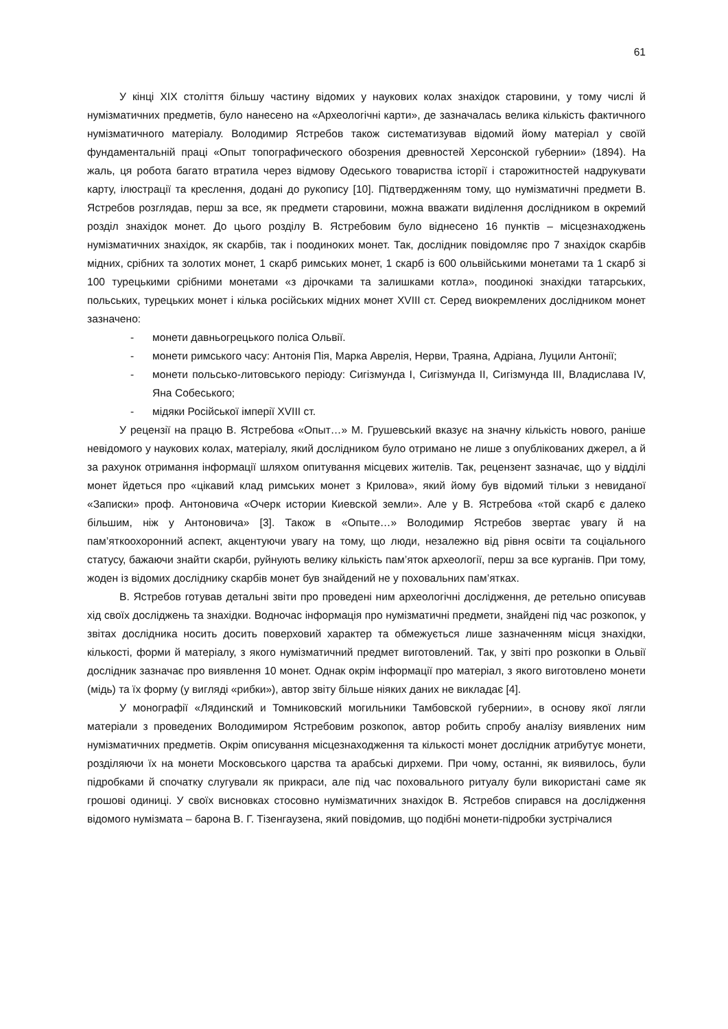61
У кінці XIX століття більшу частину відомих у наукових колах знахідок старовини, у тому числі й нумізматичних предметів, було нанесено на «Археологічні карти», де зазначалась велика кількість фактичного нумізматичного матеріалу. Володимир Ястребов також систематизував відомий йому матеріал у своїй фундаментальній праці «Опыт топографического обозрения древностей Херсонской губернии» (1894). На жаль, ця робота багато втратила через відмову Одеського товариства історії і старожитностей надрукувати карту, ілюстрації та креслення, додані до рукопису [10]. Підтвердженням тому, що нумізматичні предмети В. Ястребов розглядав, перш за все, як предмети старовини, можна вважати виділення дослідником в окремий розділ знахідок монет. До цього розділу В. Ястребовим було віднесено 16 пунктів – місцезнаходжень нумізматичних знахідок, як скарбів, так і поодиноких монет. Так, дослідник повідомляє про 7 знахідок скарбів мідних, срібних та золотих монет, 1 скарб римських монет, 1 скарб із 600 ольвійськими монетами та 1 скарб зі 100 турецькими срібними монетами «з дірочками та залишками котла», поодинокі знахідки татарських, польських, турецьких монет і кілька російських мідних монет XVIII ст. Серед виокремлених дослідником монет зазначено:
- монети давньогрецького поліса Ольвії.
- монети римського часу: Антонія Пія, Марка Аврелія, Нерви, Траяна, Адріана, Луцили Антонії;
- монети польсько-литовського періоду: Сигізмунда I, Сигізмунда II, Сигізмунда III, Владислава IV, Яна Собеського;
- мідяки Російської імперії XVIII ст.
У рецензії на працю В. Ястребова «Опыт…» М. Грушевський вказує на значну кількість нового, раніше невідомого у наукових колах, матеріалу, який дослідником було отримано не лише з опублікованих джерел, а й за рахунок отримання інформації шляхом опитування місцевих жителів. Так, рецензент зазначає, що у відділі монет йдеться про «цікавий клад римських монет з Крилова», який йому був відомий тільки з невиданої «Записки» проф. Антоновича «Очерк истории Киевской земли». Але у В. Ястребова «той скарб є далеко більшим, ніж у Антоновича» [3]. Також в «Опыте…» Володимир Ястребов звертає увагу й на пам’яткоохоронний аспект, акцентуючи увагу на тому, що люди, незалежно від рівня освіти та соціального статусу, бажаючи знайти скарби, руйнують велику кількість пам’яток археології, перш за все курганів. При тому, жоден із відомих досліднику скарбів монет був знайдений не у поховальних пам’ятках.
В. Ястребов готував детальні звіти про проведені ним археологічні дослідження, де ретельно описував хід своїх досліджень та знахідки. Водночас інформація про нумізматичні предмети, знайдені під час розкопок, у звітах дослідника носить досить поверховий характер та обмежується лише зазначенням місця знахідки, кількості, форми й матеріалу, з якого нумізматичний предмет виготовлений. Так, у звіті про розкопки в Ольвії дослідник зазначає про виявлення 10 монет. Однак окрім інформації про матеріал, з якого виготовлено монети (мідь) та їх форму (у вигляді «рибки»), автор звіту більше ніяких даних не викладає [4].
У монографії «Лядинский и Томниковский могильники Тамбовской губернии», в основу якої лягли матеріали з проведених Володимиром Ястребовим розкопок, автор робить спробу аналізу виявлених ним нумізматичних предметів. Окрім описування місцезнаходження та кількості монет дослідник атрибутує монети, розділяючи їх на монети Московського царства та арабські дирхеми. При чому, останні, як виявилось, були підробками й спочатку слугували як прикраси, але під час поховального ритуалу були використані саме як грошові одиниці. У своїх висновках стосовно нумізматичних знахідок В. Ястребов спирався на дослідження відомого нумізмата – барона В. Г. Тізенгаузена, який повідомив, що подібні монети-підробки зустрічалися